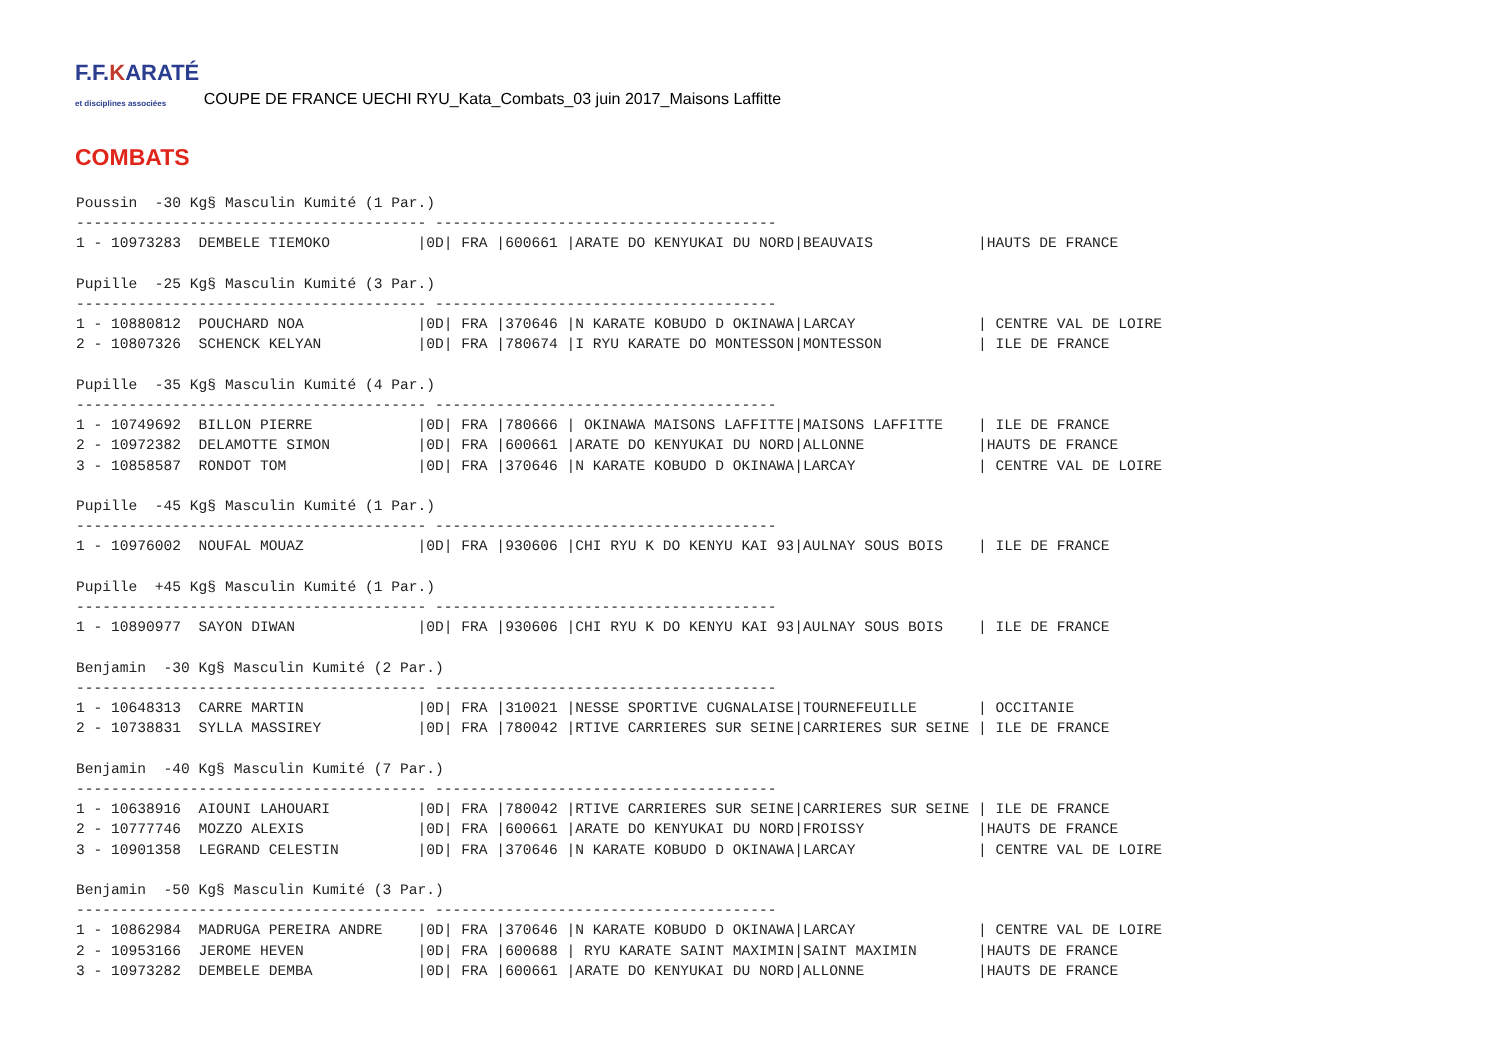F.F.KARATÉ
et disciplines associées
COUPE DE FRANCE UECHI RYU_Kata_Combats_03 juin 2017_Maisons Laffitte
COMBATS
Poussin  -30 Kg§ Masculin Kumité (1 Par.)
---------------------------------------- ---------------------------------------
1 - 10973283  DEMBELE TIEMOKO          |0D| FRA |600661 |ARATE DO KENYUKAI DU NORD|BEAUVAIS            |HAUTS DE FRANCE

Pupille  -25 Kg§ Masculin Kumité (3 Par.)
---------------------------------------- ---------------------------------------
1 - 10880812  POUCHARD NOA             |0D| FRA |370646 |N KARATE KOBUDO D OKINAWA|LARCAY              | CENTRE VAL DE LOIRE
2 - 10807326  SCHENCK KELYAN           |0D| FRA |780674 |I RYU KARATE DO MONTESSON|MONTESSON           | ILE DE FRANCE

Pupille  -35 Kg§ Masculin Kumité (4 Par.)
---------------------------------------- ---------------------------------------
1 - 10749692  BILLON PIERRE            |0D| FRA |780666 | OKINAWA MAISONS LAFFITTE|MAISONS LAFFITTE    | ILE DE FRANCE
2 - 10972382  DELAMOTTE SIMON          |0D| FRA |600661 |ARATE DO KENYUKAI DU NORD|ALLONNE             |HAUTS DE FRANCE
3 - 10858587  RONDOT TOM               |0D| FRA |370646 |N KARATE KOBUDO D OKINAWA|LARCAY              | CENTRE VAL DE LOIRE

Pupille  -45 Kg§ Masculin Kumité (1 Par.)
---------------------------------------- ---------------------------------------
1 - 10976002  NOUFAL MOUAZ             |0D| FRA |930606 |CHI RYU K DO KENYU KAI 93|AULNAY SOUS BOIS    | ILE DE FRANCE

Pupille  +45 Kg§ Masculin Kumité (1 Par.)
---------------------------------------- ---------------------------------------
1 - 10890977  SAYON DIWAN              |0D| FRA |930606 |CHI RYU K DO KENYU KAI 93|AULNAY SOUS BOIS    | ILE DE FRANCE

Benjamin  -30 Kg§ Masculin Kumité (2 Par.)
---------------------------------------- ---------------------------------------
1 - 10648313  CARRE MARTIN             |0D| FRA |310021 |NESSE SPORTIVE CUGNALAISE|TOURNEFEUILLE       | OCCITANIE
2 - 10738831  SYLLA MASSIREY           |0D| FRA |780042 |RTIVE CARRIERES SUR SEINE|CARRIERES SUR SEINE | ILE DE FRANCE

Benjamin  -40 Kg§ Masculin Kumité (7 Par.)
---------------------------------------- ---------------------------------------
1 - 10638916  AIOUNI LAHOUARI          |0D| FRA |780042 |RTIVE CARRIERES SUR SEINE|CARRIERES SUR SEINE | ILE DE FRANCE
2 - 10777746  MOZZO ALEXIS             |0D| FRA |600661 |ARATE DO KENYUKAI DU NORD|FROISSY             |HAUTS DE FRANCE
3 - 10901358  LEGRAND CELESTIN         |0D| FRA |370646 |N KARATE KOBUDO D OKINAWA|LARCAY              | CENTRE VAL DE LOIRE

Benjamin  -50 Kg§ Masculin Kumité (3 Par.)
---------------------------------------- ---------------------------------------
1 - 10862984  MADRUGA PEREIRA ANDRE    |0D| FRA |370646 |N KARATE KOBUDO D OKINAWA|LARCAY              | CENTRE VAL DE LOIRE
2 - 10953166  JEROME HEVEN             |0D| FRA |600688 | RYU KARATE SAINT MAXIMIN|SAINT MAXIMIN       |HAUTS DE FRANCE
3 - 10973282  DEMBELE DEMBA            |0D| FRA |600661 |ARATE DO KENYUKAI DU NORD|ALLONNE             |HAUTS DE FRANCE